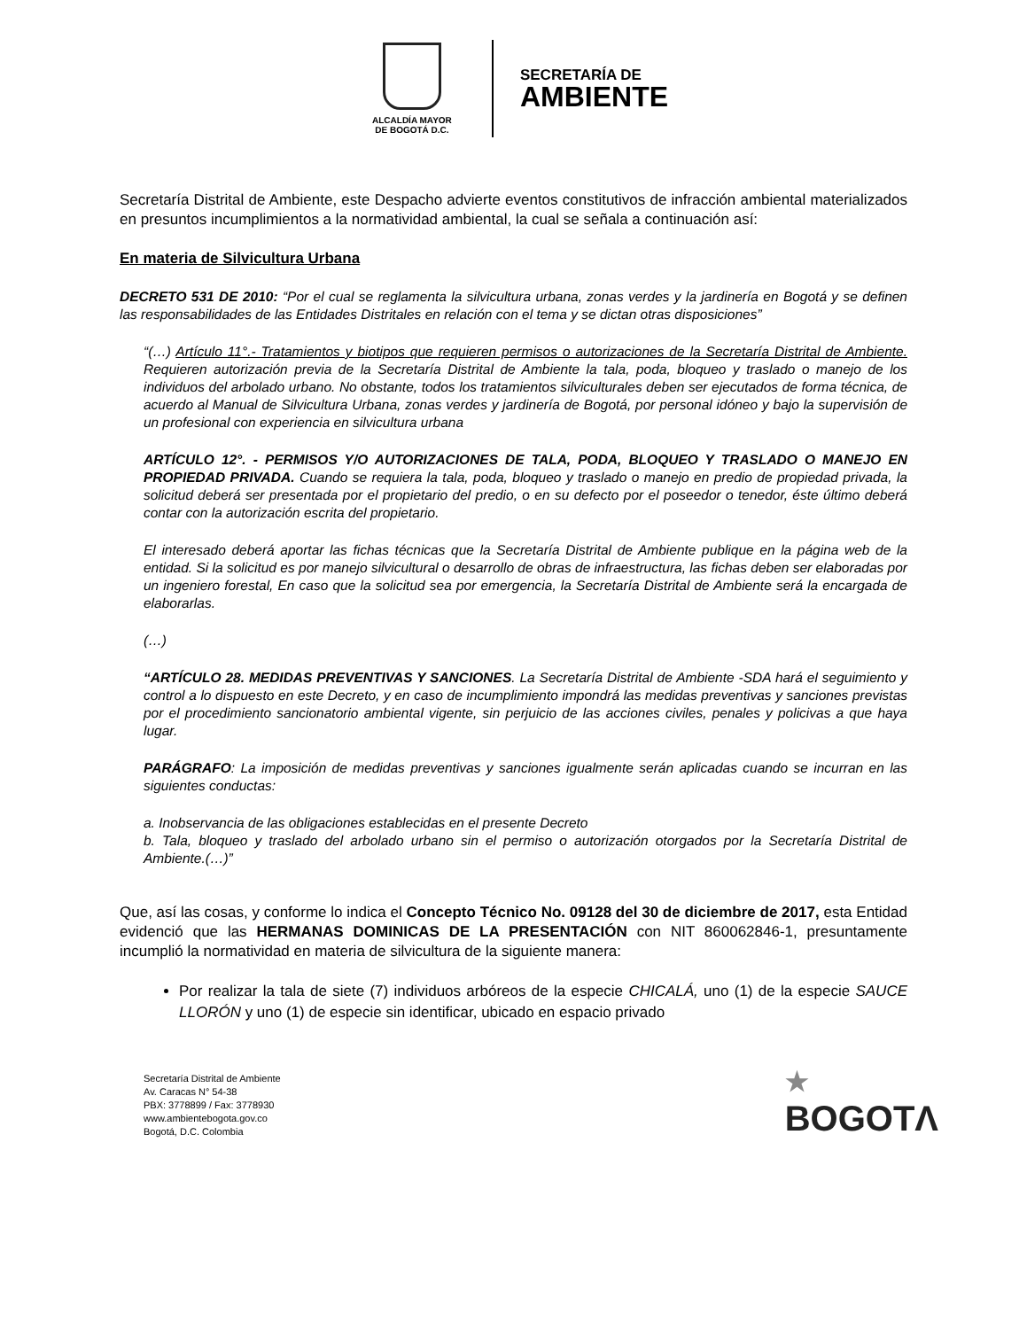ALCALDÍA MAYOR
DE BOGOTÁ D.C.
SECRETARÍA DE
AMBIENTE
Secretaría Distrital de Ambiente, este Despacho advierte eventos constitutivos de infracción ambiental materializados en presuntos incumplimientos a la normatividad ambiental, la cual se señala a continuación así:
En materia de Silvicultura Urbana
DECRETO 531 DE 2010: “Por el cual se reglamenta la silvicultura urbana, zonas verdes y la jardinería en Bogotá y se definen las responsabilidades de las Entidades Distritales en relación con el tema y se dictan otras disposiciones”
“(…) Artículo 11°.- Tratamientos y biotipos que requieren permisos o autorizaciones de la Secretaría Distrital de Ambiente. Requieren autorización previa de la Secretaría Distrital de Ambiente la tala, poda, bloqueo y traslado o manejo de los individuos del arbolado urbano. No obstante, todos los tratamientos silviculturales deben ser ejecutados de forma técnica, de acuerdo al Manual de Silvicultura Urbana, zonas verdes y jardinería de Bogotá, por personal idóneo y bajo la supervisión de un profesional con experiencia en silvicultura urbana
ARTÍCULO 12°. - PERMISOS Y/O AUTORIZACIONES DE TALA, PODA, BLOQUEO Y TRASLADO O MANEJO EN PROPIEDAD PRIVADA. Cuando se requiera la tala, poda, bloqueo y traslado o manejo en predio de propiedad privada, la solicitud deberá ser presentada por el propietario del predio, o en su defecto por el poseedor o tenedor, éste último deberá contar con la autorización escrita del propietario.
El interesado deberá aportar las fichas técnicas que la Secretaría Distrital de Ambiente publique en la página web de la entidad. Si la solicitud es por manejo silvicultural o desarrollo de obras de infraestructura, las fichas deben ser elaboradas por un ingeniero forestal, En caso que la solicitud sea por emergencia, la Secretaría Distrital de Ambiente será la encargada de elaborarlas.
(…)
“ARTÍCULO 28. MEDIDAS PREVENTIVAS Y SANCIONES. La Secretaría Distrital de Ambiente -SDA hará el seguimiento y control a lo dispuesto en este Decreto, y en caso de incumplimiento impondrá las medidas preventivas y sanciones previstas por el procedimiento sancionatorio ambiental vigente, sin perjuicio de las acciones civiles, penales y policivas a que haya lugar.
PARÁGRAFO: La imposición de medidas preventivas y sanciones igualmente serán aplicadas cuando se incurran en las siguientes conductas:
a. Inobservancia de las obligaciones establecidas en el presente Decreto
b. Tala, bloqueo y traslado del arbolado urbano sin el permiso o autorización otorgados por la Secretaría Distrital de Ambiente.(…)”
Que, así las cosas, y conforme lo indica el Concepto Técnico No. 09128 del 30 de diciembre de 2017, esta Entidad evidenció que las HERMANAS DOMINICAS DE LA PRESENTACIÓN con NIT 860062846-1, presuntamente incumplió la normatividad en materia de silvicultura de la siguiente manera:
Por realizar la tala de siete (7) individuos arbóreos de la especie CHICALÁ, uno (1) de la especie SAUCE LLORÓN y uno (1) de especie sin identificar, ubicado en espacio privado
Secretaría Distrital de Ambiente
Av. Caracas N° 54-38
PBX: 3778899 / Fax: 3778930
www.ambientebogota.gov.co
Bogotá, D.C. Colombia
★
BOGOTΛ